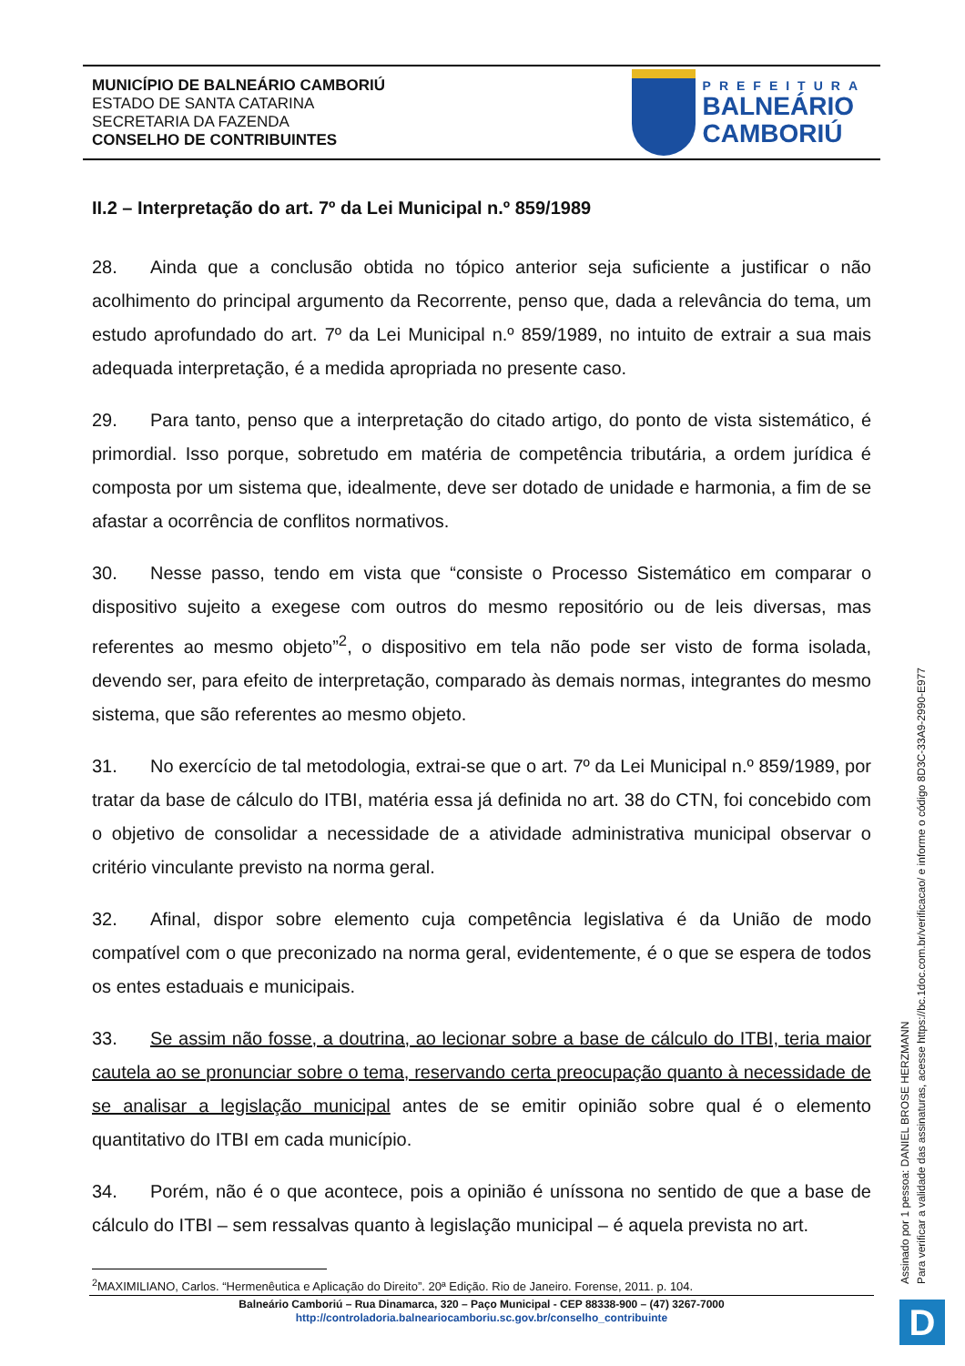MUNICÍPIO DE BALNEÁRIO CAMBORIÚ
ESTADO DE SANTA CATARINA
SECRETARIA DA FAZENDA
CONSELHO DE CONTRIBUINTES
PREFEITURA
BALNEÁRIO
CAMBORIÚ
II.2 – Interpretação do art. 7º da Lei Municipal n.º 859/1989
28. Ainda que a conclusão obtida no tópico anterior seja suficiente a justificar o não acolhimento do principal argumento da Recorrente, penso que, dada a relevância do tema, um estudo aprofundado do art. 7º da Lei Municipal n.º 859/1989, no intuito de extrair a sua mais adequada interpretação, é a medida apropriada no presente caso.
29. Para tanto, penso que a interpretação do citado artigo, do ponto de vista sistemático, é primordial. Isso porque, sobretudo em matéria de competência tributária, a ordem jurídica é composta por um sistema que, idealmente, deve ser dotado de unidade e harmonia, a fim de se afastar a ocorrência de conflitos normativos.
30. Nesse passo, tendo em vista que “consiste o Processo Sistemático em comparar o dispositivo sujeito a exegese com outros do mesmo repositório ou de leis diversas, mas referentes ao mesmo objeto”<sup>2</sup>, o dispositivo em tela não pode ser visto de forma isolada, devendo ser, para efeito de interpretação, comparado às demais normas, integrantes do mesmo sistema, que são referentes ao mesmo objeto.
31. No exercício de tal metodologia, extrai-se que o art. 7º da Lei Municipal n.º 859/1989, por tratar da base de cálculo do ITBI, matéria essa já definida no art. 38 do CTN, foi concebido com o objetivo de consolidar a necessidade de a atividade administrativa municipal observar o critério vinculante previsto na norma geral.
32. Afinal, dispor sobre elemento cuja competência legislativa é da União de modo compatível com o que preconizado na norma geral, evidentemente, é o que se espera de todos os entes estaduais e municipais.
33. Se assim não fosse, a doutrina, ao lecionar sobre a base de cálculo do ITBI, teria maior cautela ao se pronunciar sobre o tema, reservando certa preocupação quanto à necessidade de se analisar a legislação municipal antes de se emitir opinião sobre qual é o elemento quantitativo do ITBI em cada município.
34. Porém, não é o que acontece, pois a opinião é uníssona no sentido de que a base de cálculo do ITBI – sem ressalvas quanto à legislação municipal – é aquela prevista no art.
<sup>2</sup> MAXIMILIANO, Carlos. “Hermenêutica e Aplicação do Direito”. 20ª Edição. Rio de Janeiro. Forense, 2011. p. 104.
Balneário Camboriú – Rua Dinamarca, 320 – Paço Municipal - CEP 88338-900 – (47) 3267-7000
http://controladoria.balneariocamboriu.sc.gov.br/conselho_contribuinte
Assinado por 1 pessoa: DANIEL BROSE HERZMANN
Para verificar a validade das assinaturas, acesse https://bc.1doc.com.br/verificacao/ e informe o código 8D3C-33A9-2990-E977
D